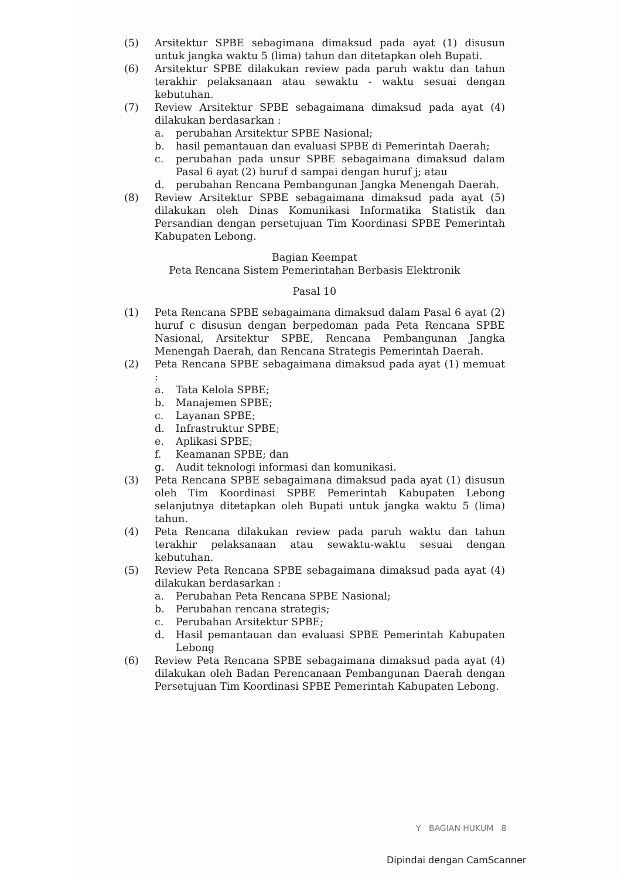(5) Arsitektur SPBE sebagimana dimaksud pada ayat (1) disusun untuk jangka waktu 5 (lima) tahun dan ditetapkan oleh Bupati.
(6) Arsitektur SPBE dilakukan review pada paruh waktu dan tahun terakhir pelaksanaan atau sewaktu - waktu sesuai dengan kebutuhan.
(7) Review Arsitektur SPBE sebagaimana dimaksud pada ayat (4) dilakukan berdasarkan :
a. perubahan Arsitektur SPBE Nasional;
b. hasil pemantauan dan evaluasi SPBE di Pemerintah Daerah;
c. perubahan pada unsur SPBE sebagaimana dimaksud dalam Pasal 6 ayat (2) huruf d sampai dengan huruf j; atau
d. perubahan Rencana Pembangunan Jangka Menengah Daerah.
(8) Review Arsitektur SPBE sebagaimana dimaksud pada ayat (5) dilakukan oleh Dinas Komunikasi Informatika Statistik dan Persandian dengan persetujuan Tim Koordinasi SPBE Pemerintah Kabupaten Lebong.
Bagian Keempat
Peta Rencana Sistem Pemerintahan Berbasis Elektronik
Pasal 10
(1) Peta Rencana SPBE sebagaimana dimaksud dalam Pasal 6 ayat (2) huruf c disusun dengan berpedoman pada Peta Rencana SPBE Nasional, Arsitektur SPBE, Rencana Pembangunan Jangka Menengah Daerah, dan Rencana Strategis Pemerintah Daerah.
(2) Peta Rencana SPBE sebagaimana dimaksud pada ayat (1) memuat :
a. Tata Kelola SPBE;
b. Manajemen SPBE;
c. Layanan SPBE;
d. Infrastruktur SPBE;
e. Aplikasi SPBE;
f. Keamanan SPBE; dan
g. Audit teknologi informasi dan komunikasi.
(3) Peta Rencana SPBE sebagaimana dimaksud pada ayat (1) disusun oleh Tim Koordinasi SPBE Pemerintah Kabupaten Lebong selanjutnya ditetapkan oleh Bupati untuk jangka waktu 5 (lima) tahun.
(4) Peta Rencana dilakukan review pada paruh waktu dan tahun terakhir pelaksanaan atau sewaktu-waktu sesuai dengan kebutuhan.
(5) Review Peta Rencana SPBE sebagaimana dimaksud pada ayat (4) dilakukan berdasarkan :
a. Perubahan Peta Rencana SPBE Nasional;
b. Perubahan rencana strategis;
c. Perubahan Arsitektur SPBE;
d. Hasil pemantauan dan evaluasi SPBE Pemerintah Kabupaten Lebong
(6) Review Peta Rencana SPBE sebagaimana dimaksud pada ayat (4) dilakukan oleh Badan Perencanaan Pembangunan Daerah dengan Persetujuan Tim Koordinasi SPBE Pemerintah Kabupaten Lebong.
Y BAGIAN HUKUM 8
Dipindai dengan CamScanner